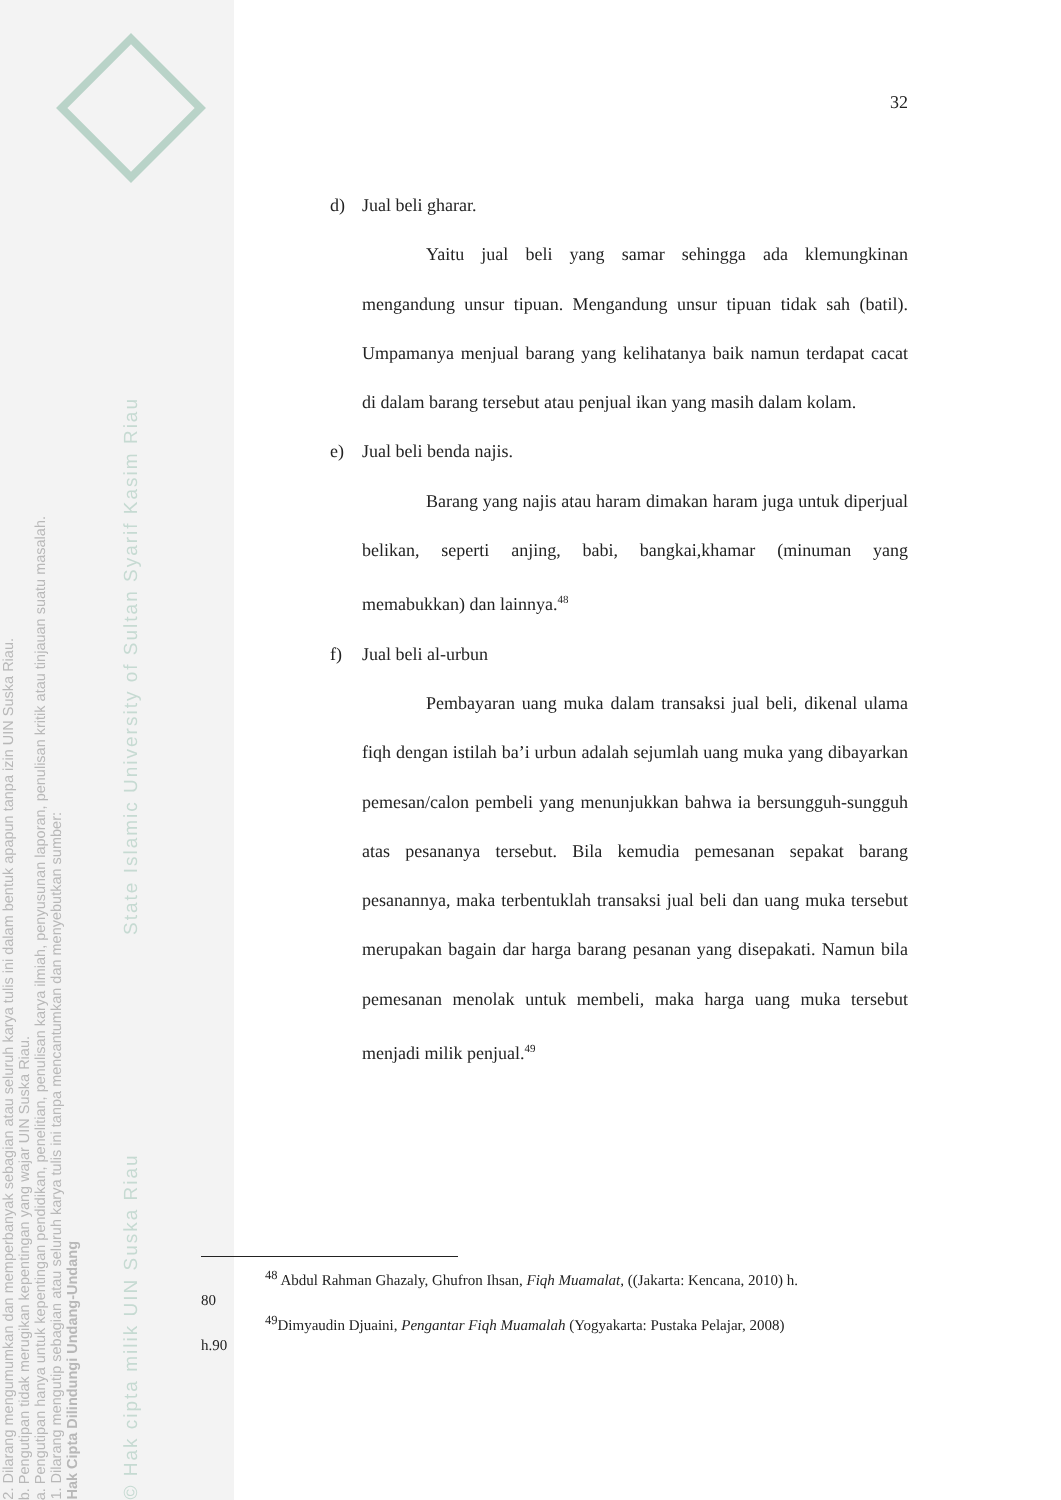© Hak cipta milik UIN Suska Riau State Islamic University of Sultan Syarif Kasim Riau
Hak Cipta Dilindungi Undang-Undang
1. Dilarang mengutip sebagian atau seluruh karya tulis ini tanpa mencantumkan dan menyebutkan sumber:
a. Pengutipan hanya untuk kepentingan pendidikan, penelitian, penulisan karya ilmiah, penyusunan laporan, penulisan kritik atau tinjauan suatu masalah.
b. Pengutipan tidak merugikan kepentingan yang wajar UIN Suska Riau.
2. Dilarang mengumumkan dan memperbanyak sebagian atau seluruh karya tulis ini dalam bentuk apapun tanpa izin UIN Suska Riau.
32
d) Jual beli gharar.
Yaitu jual beli yang samar sehingga ada klemungkinan mengandung unsur tipuan. Mengandung unsur tipuan tidak sah (batil). Umpamanya menjual barang yang kelihatanya baik namun terdapat cacat di dalam barang tersebut atau penjual ikan yang masih dalam kolam.
e) Jual beli benda najis.
Barang yang najis atau haram dimakan haram juga untuk diperjual belikan, seperti anjing, babi, bangkai,khamar (minuman yang memabukkan) dan lainnya.<sup>48</sup>
f) Jual beli al-urbun
Pembayaran uang muka dalam transaksi jual beli, dikenal ulama fiqh dengan istilah ba’i urbun adalah sejumlah uang muka yang dibayarkan pemesan/calon pembeli yang menunjukkan bahwa ia bersungguh-sungguh atas pesananya tersebut. Bila kemudia pemesanan sepakat barang pesanannya, maka terbentuklah transaksi jual beli dan uang muka tersebut merupakan bagain dar harga barang pesanan yang disepakati. Namun bila pemesanan menolak untuk membeli, maka harga uang muka tersebut menjadi milik penjual.<sup>49</sup>
<sup>48</sup> Abdul Rahman Ghazaly, Ghufron Ihsan, Fiqh Muamalat, ((Jakarta: Kencana, 2010) h.
80
<sup>49</sup> Dimyaudin Djuaini, Pengantar Fiqh Muamalah (Yogyakarta: Pustaka Pelajar, 2008)
h.90